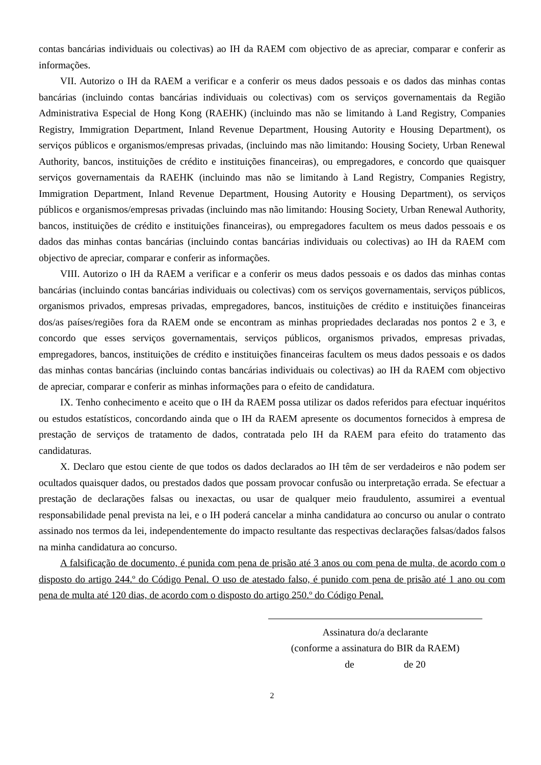contas bancárias individuais ou colectivas) ao IH da RAEM com objectivo de as apreciar, comparar e conferir as informações.
VII. Autorizo o IH da RAEM a verificar e a conferir os meus dados pessoais e os dados das minhas contas bancárias (incluindo contas bancárias individuais ou colectivas) com os serviços governamentais da Região Administrativa Especial de Hong Kong (RAEHK) (incluindo mas não se limitando à Land Registry, Companies Registry, Immigration Department, Inland Revenue Department, Housing Autority e Housing Department), os serviços públicos e organismos/empresas privadas, (incluindo mas não limitando: Housing Society, Urban Renewal Authority, bancos, instituições de crédito e instituições financeiras), ou empregadores, e concordo que quaisquer serviços governamentais da RAEHK (incluindo mas não se limitando à Land Registry, Companies Registry, Immigration Department, Inland Revenue Department, Housing Autority e Housing Department), os serviços públicos e organismos/empresas privadas (incluindo mas não limitando: Housing Society, Urban Renewal Authority, bancos, instituições de crédito e instituições financeiras), ou empregadores facultem os meus dados pessoais e os dados das minhas contas bancárias (incluindo contas bancárias individuais ou colectivas) ao IH da RAEM com objectivo de apreciar, comparar e conferir as informações.
VIII. Autorizo o IH da RAEM a verificar e a conferir os meus dados pessoais e os dados das minhas contas bancárias (incluindo contas bancárias individuais ou colectivas) com os serviços governamentais, serviços públicos, organismos privados, empresas privadas, empregadores, bancos, instituições de crédito e instituições financeiras dos/as países/regiões fora da RAEM onde se encontram as minhas propriedades declaradas nos pontos 2 e 3, e concordo que esses serviços governamentais, serviços públicos, organismos privados, empresas privadas, empregadores, bancos, instituições de crédito e instituições financeiras facultem os meus dados pessoais e os dados das minhas contas bancárias (incluindo contas bancárias individuais ou colectivas) ao IH da RAEM com objectivo de apreciar, comparar e conferir as minhas informações para o efeito de candidatura.
IX. Tenho conhecimento e aceito que o IH da RAEM possa utilizar os dados referidos para efectuar inquéritos ou estudos estatísticos, concordando ainda que o IH da RAEM apresente os documentos fornecidos à empresa de prestação de serviços de tratamento de dados, contratada pelo IH da RAEM para efeito do tratamento das candidaturas.
X. Declaro que estou ciente de que todos os dados declarados ao IH têm de ser verdadeiros e não podem ser ocultados quaisquer dados, ou prestados dados que possam provocar confusão ou interpretação errada. Se efectuar a prestação de declarações falsas ou inexactas, ou usar de qualquer meio fraudulento, assumirei a eventual responsabilidade penal prevista na lei, e o IH poderá cancelar a minha candidatura ao concurso ou anular o contrato assinado nos termos da lei, independentemente do impacto resultante das respectivas declarações falsas/dados falsos na minha candidatura ao concurso.
A falsificação de documento, é punida com pena de prisão até 3 anos ou com pena de multa, de acordo com o disposto do artigo 244.º do Código Penal. O uso de atestado falso, é punido com pena de prisão até 1 ano ou com pena de multa até 120 dias, de acordo com o disposto do artigo 250.º do Código Penal.
Assinatura do/a declarante
(conforme a assinatura do BIR da RAEM)
de de 20
2